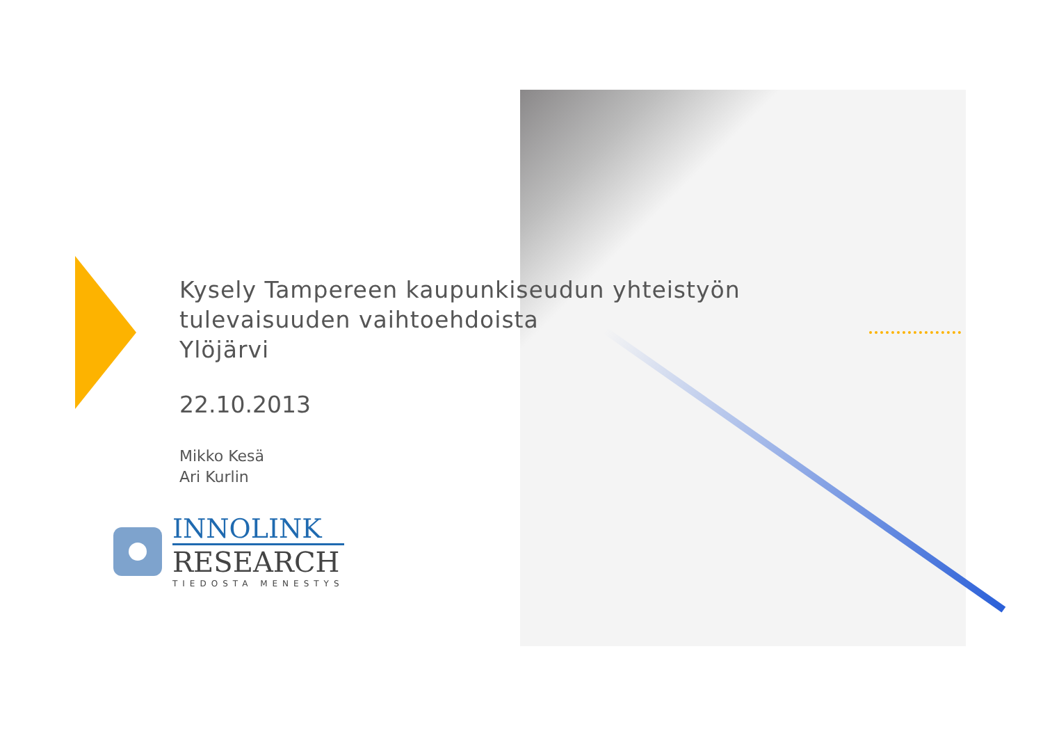Kysely Tampereen kaupunkiseudun yhteistyön
tulevaisuuden vaihtoehdoista
Ylöjärvi
22.10.2013
Mikko Kesä
Ari Kurlin
INNOLINK
RESEARCH
TIEDOSTA MENESTYS